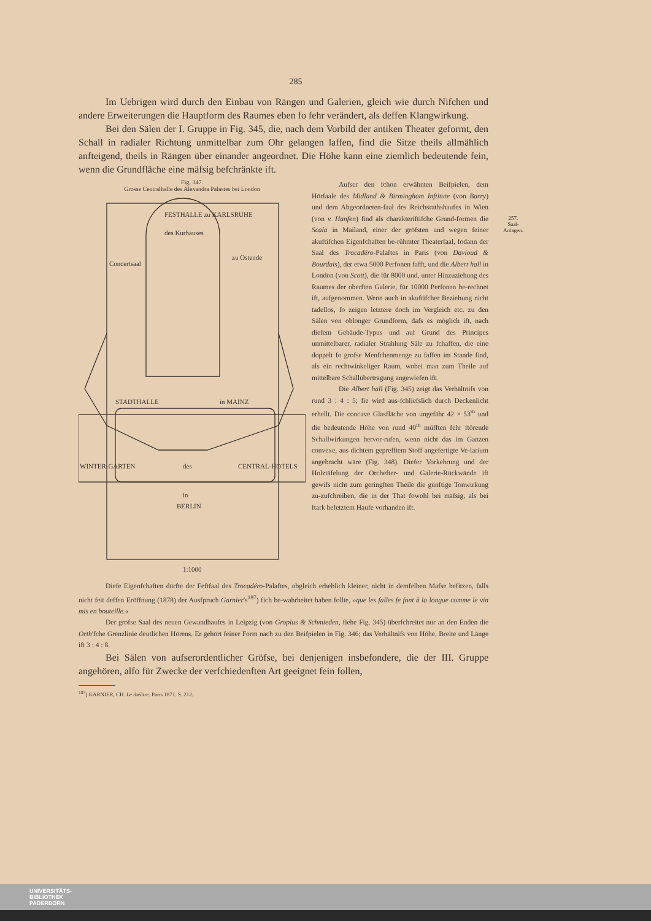285
Im Uebrigen wird durch den Einbau von Rängen und Galerien, gleich wie durch Nifchen und andere Erweiterungen die Hauptform des Raumes eben fo fehr verändert, als deffen Klangwirkung.
Bei den Sälen der I. Gruppe in Fig. 345, die, nach dem Vorbild der antiken Theater geformt, den Schall in radialer Richtung unmittelbar zum Ohr gelangen laffen, find die Sitze theils allmählich anfteigend, theils in Rängen über einander angeordnet. Die Höhe kann eine ziemlich bedeutende fein, wenn die Grundfläche eine mäfsig befchränkte ift.
Fig. 347.
Grosse Centralhalle des Alexandra Palastes bei London
des Kurhauses
FESTHALLE zu KARLSRUHE
Concertsaal
zu Ostende
STADTHALLE
in MAINZ
WINTER-GARTEN
des
CENTRAL-HOTELS
in
BERLIN
1:1000
Aufser den fchon erwähnten Beifpielen, dem Hörfaale des Midland & Birmingham Inftitute (von Barry) und dem Abgeordneten-faal des Reichsrathshaufes in Wien (von v. Hanfen) find als charakteriftifche Grund-formen die Scala in Mailand, einer der gröfsten und wegen feiner akuftifchen Eigenfchaften be-rühmter Theaterfaal, fodann der Saal des Trocadéro-Palaftes in Paris (von Davioud & Bourdais), der etwa 5000 Perfonen fafft, und die Albert hall in London (von Scott), die für 8000 und, unter Hinzuziehung des Raumes der oberften Galerie, für 10000 Perfonen be-rechnet ift, aufgenommen. Wenn auch in akuftifcher Beziehung nicht tadellos, fo zeigen letztere doch im Vergleich etc. zu den Sälen von oblonger Grundform, dafs es möglich ift, nach diefem Gebäude-Typus und auf Grund des Principes unmittelbarer, radialer Strahlung Säle zu fchaffen, die eine doppelt fo grofse Menfchenmenge zu faffen im Stande find, als ein rechtwinkeliger Raum, wobei man zum Theile auf mittelbare Schallübertragung angewiefen ift.
Die Albert hall (Fig. 345) zeigt das Verhältnifs von rund 3 : 4 : 5; fie wird aus-fchliefslich durch Deckenlicht erhellt. Die concave Glasfläche von ungefähr 42 × 53<sup>m</sup> und die bedeutende Höhe von rund 40<sup>m</sup> müfften fehr ftörende Schallwirkungen hervor-rufen, wenn nicht das im Ganzen convexe, aus dichtem geprefftem Stoff angefertigte Ve-larium angebracht wäre (Fig. 348). Diefer Vorkehrung und der Holztäfelung der Orchefter- und Galerie-Rückwände ift gewifs nicht zum geringften Theile die günftige Tonwirkung zu-zufchreiben, die in der That fowohl bei mäfsig, als bei ftark befetztem Haufe vorhanden ift.
Diefe Eigenfchaften dürfte der Feftfaal des Trocadéro-Palaftes, obgleich erheblich kleiner, nicht in demfelben Mafse befitzen, falls nicht feit deffen Eröffnung (1878) der Ausfpruch Garnier's<sup>187</sup>) fich be-wahrheitet haben follte, »que les falles fe font à la longue comme le vin mis en bouteille.«
Der grofse Saal des neuen Gewandhaufes in Leipzig (von Gropius & Schmieden, fiehe Fig. 345) überfchreitet nur an den Enden die Orth'fche Grenzlinie deutlichen Hörens. Er gehört feiner Form nach zu den Beifpielen in Fig. 346; das Verhältnifs von Höhe, Breite und Länge ift 3 : 4 : 8.
Bei Sälen von aufserordentlicher Gröfse, bei denjenigen insbefondere, die der III. Gruppe angehören, alfo für Zwecke der verfchiedenften Art geeignet fein follen,
<sup>187</sup>) GARNIER, CH. Le théâtre. Paris 1871. S. 212.
257.
Saal-
Anlagen.
UNIVERSITÄTS-
BIBLIOTHEK
PADERBORN